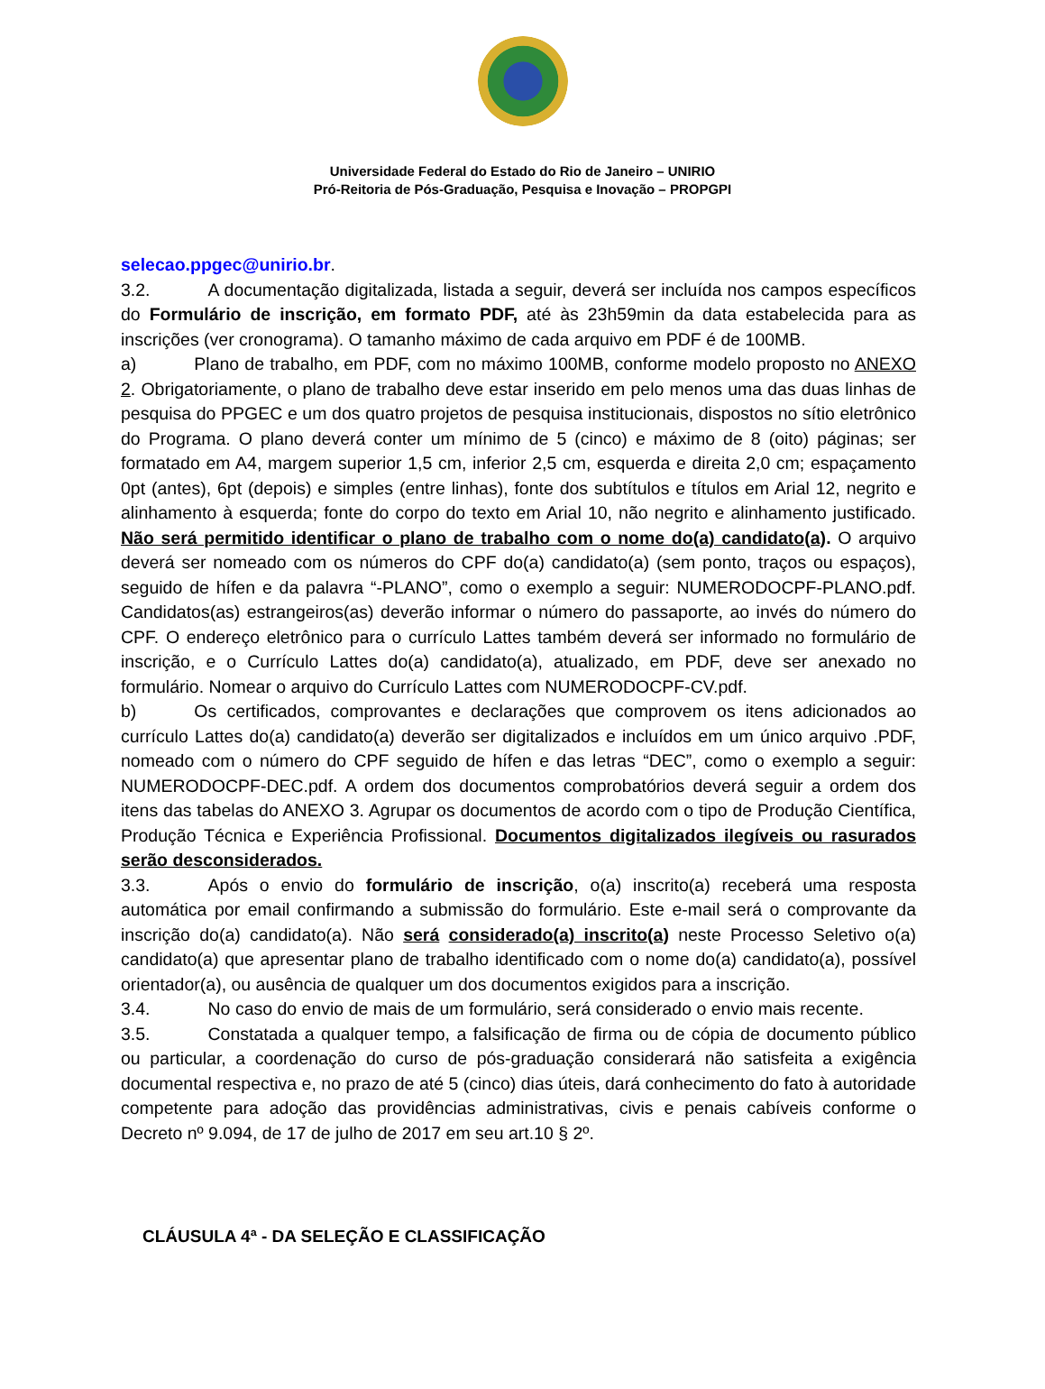Universidade Federal do Estado do Rio de Janeiro – UNIRIO
Pró-Reitoria de Pós-Graduação, Pesquisa e Inovação – PROPGPI
selecao.ppgec@unirio.br.
3.2. A documentação digitalizada, listada a seguir, deverá ser incluída nos campos específicos do Formulário de inscrição, em formato PDF, até às 23h59min da data estabelecida para as inscrições (ver cronograma). O tamanho máximo de cada arquivo em PDF é de 100MB.
a) Plano de trabalho, em PDF, com no máximo 100MB, conforme modelo proposto no ANEXO 2. Obrigatoriamente, o plano de trabalho deve estar inserido em pelo menos uma das duas linhas de pesquisa do PPGEC e um dos quatro projetos de pesquisa institucionais, dispostos no sítio eletrônico do Programa. O plano deverá conter um mínimo de 5 (cinco) e máximo de 8 (oito) páginas; ser formatado em A4, margem superior 1,5 cm, inferior 2,5 cm, esquerda e direita 2,0 cm; espaçamento 0pt (antes), 6pt (depois) e simples (entre linhas), fonte dos subtítulos e títulos em Arial 12, negrito e alinhamento à esquerda; fonte do corpo do texto em Arial 10, não negrito e alinhamento justificado. Não será permitido identificar o plano de trabalho com o nome do(a) candidato(a). O arquivo deverá ser nomeado com os números do CPF do(a) candidato(a) (sem ponto, traços ou espaços), seguido de hífen e da palavra “-PLANO”, como o exemplo a seguir: NUMERODOCPF-PLANO.pdf. Candidatos(as) estrangeiros(as) deverão informar o número do passaporte, ao invés do número do CPF. O endereço eletrônico para o currículo Lattes também deverá ser informado no formulário de inscrição, e o Currículo Lattes do(a) candidato(a), atualizado, em PDF, deve ser anexado no formulário. Nomear o arquivo do Currículo Lattes com NUMERODOCPF-CV.pdf.
b) Os certificados, comprovantes e declarações que comprovem os itens adicionados ao currículo Lattes do(a) candidato(a) deverão ser digitalizados e incluídos em um único arquivo .PDF, nomeado com o número do CPF seguido de hífen e das letras “DEC”, como o exemplo a seguir: NUMERODOCPF-DEC.pdf. A ordem dos documentos comprobatórios deverá seguir a ordem dos itens das tabelas do ANEXO 3. Agrupar os documentos de acordo com o tipo de Produção Científica, Produção Técnica e Experiência Profissional. Documentos digitalizados ilegíveis ou rasurados serão desconsiderados.
3.3. Após o envio do formulário de inscrição, o(a) inscrito(a) receberá uma resposta automática por email confirmando a submissão do formulário. Este e-mail será o comprovante da inscrição do(a) candidato(a). Não será considerado(a) inscrito(a) neste Processo Seletivo o(a) candidato(a) que apresentar plano de trabalho identificado com o nome do(a) candidato(a), possível orientador(a), ou ausência de qualquer um dos documentos exigidos para a inscrição.
3.4. No caso do envio de mais de um formulário, será considerado o envio mais recente.
3.5. Constatada a qualquer tempo, a falsificação de firma ou de cópia de documento público ou particular, a coordenação do curso de pós-graduação considerará não satisfeita a exigência documental respectiva e, no prazo de até 5 (cinco) dias úteis, dará conhecimento do fato à autoridade competente para adoção das providências administrativas, civis e penais cabíveis conforme o Decreto nº 9.094, de 17 de julho de 2017 em seu art.10 § 2º.
CLÁUSULA 4ª - DA SELEÇÃO E CLASSIFICAÇÃO